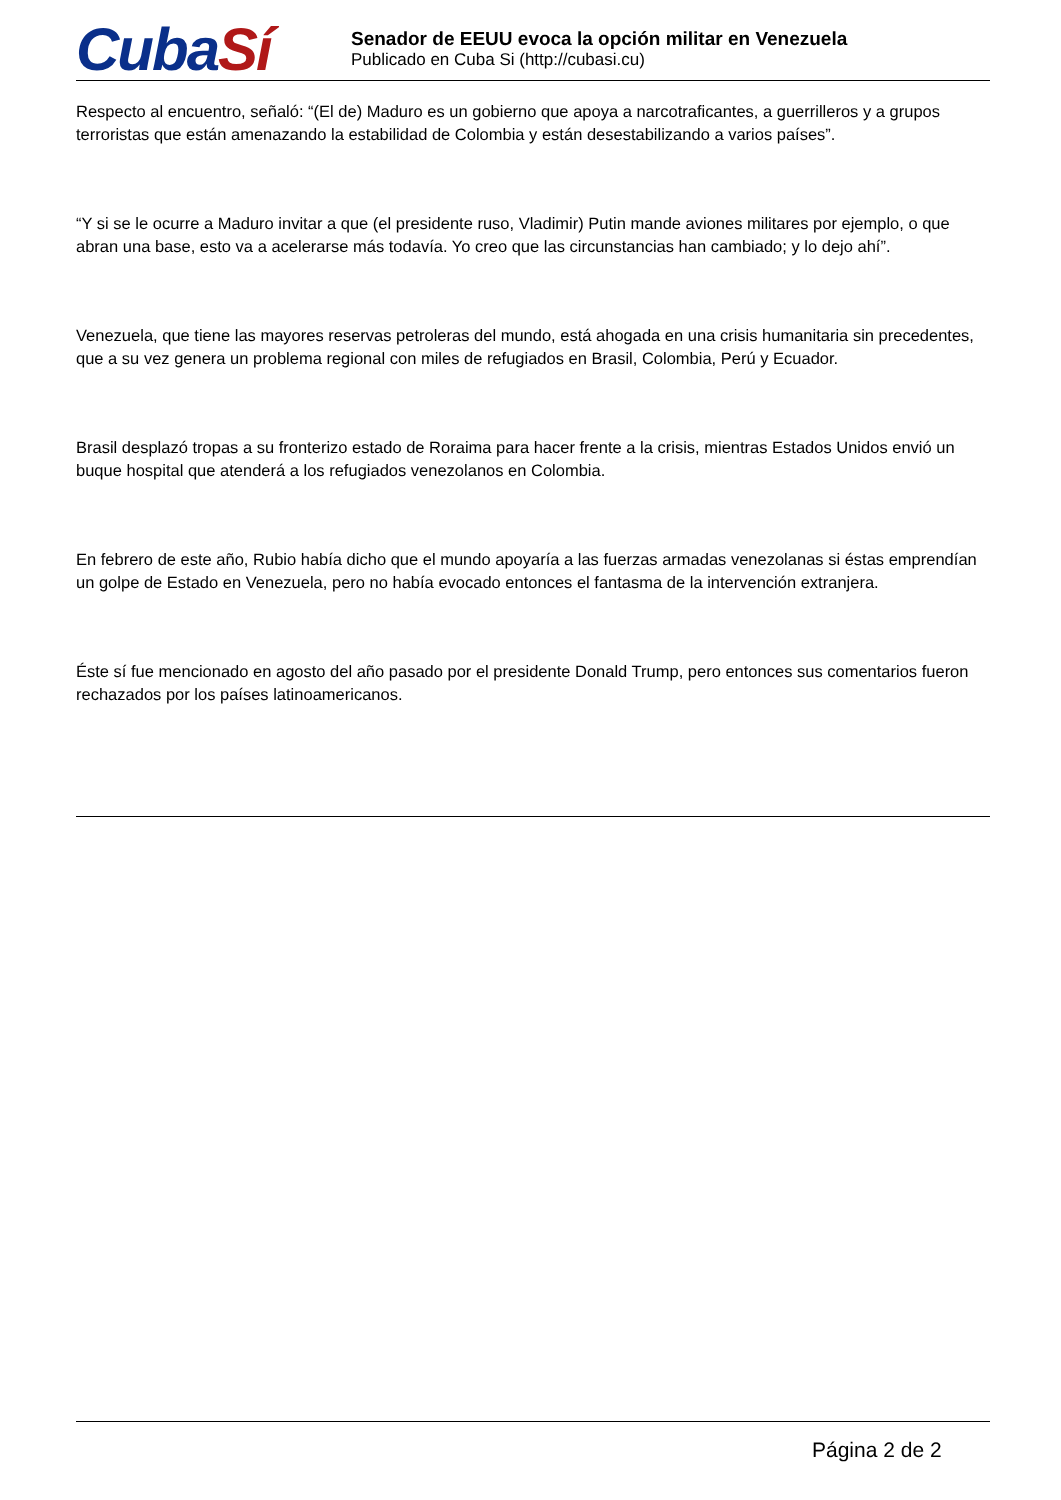CubaSí
Senador de EEUU evoca la opción militar en Venezuela
Publicado en Cuba Si (http://cubasi.cu)
Respecto al encuentro, señaló: “(El de) Maduro es un gobierno que apoya a narcotraficantes, a guerrilleros y a grupos terroristas que están amenazando la estabilidad de Colombia y están desestabilizando a varios países”.
“Y si se le ocurre a Maduro invitar a que (el presidente ruso, Vladimir) Putin mande aviones militares por ejemplo, o que abran una base, esto va a acelerarse más todavía. Yo creo que las circunstancias han cambiado; y lo dejo ahí”.
Venezuela, que tiene las mayores reservas petroleras del mundo, está ahogada en una crisis humanitaria sin precedentes, que a su vez genera un problema regional con miles de refugiados en Brasil, Colombia, Perú y Ecuador.
Brasil desplazó tropas a su fronterizo estado de Roraima para hacer frente a la crisis, mientras Estados Unidos envió un buque hospital que atenderá a los refugiados venezolanos en Colombia.
En febrero de este año, Rubio había dicho que el mundo apoyaría a las fuerzas armadas venezolanas si éstas emprendían un golpe de Estado en Venezuela, pero no había evocado entonces el fantasma de la intervención extranjera.
Éste sí fue mencionado en agosto del año pasado por el presidente Donald Trump, pero entonces sus comentarios fueron rechazados por los países latinoamericanos.
Página 2 de 2